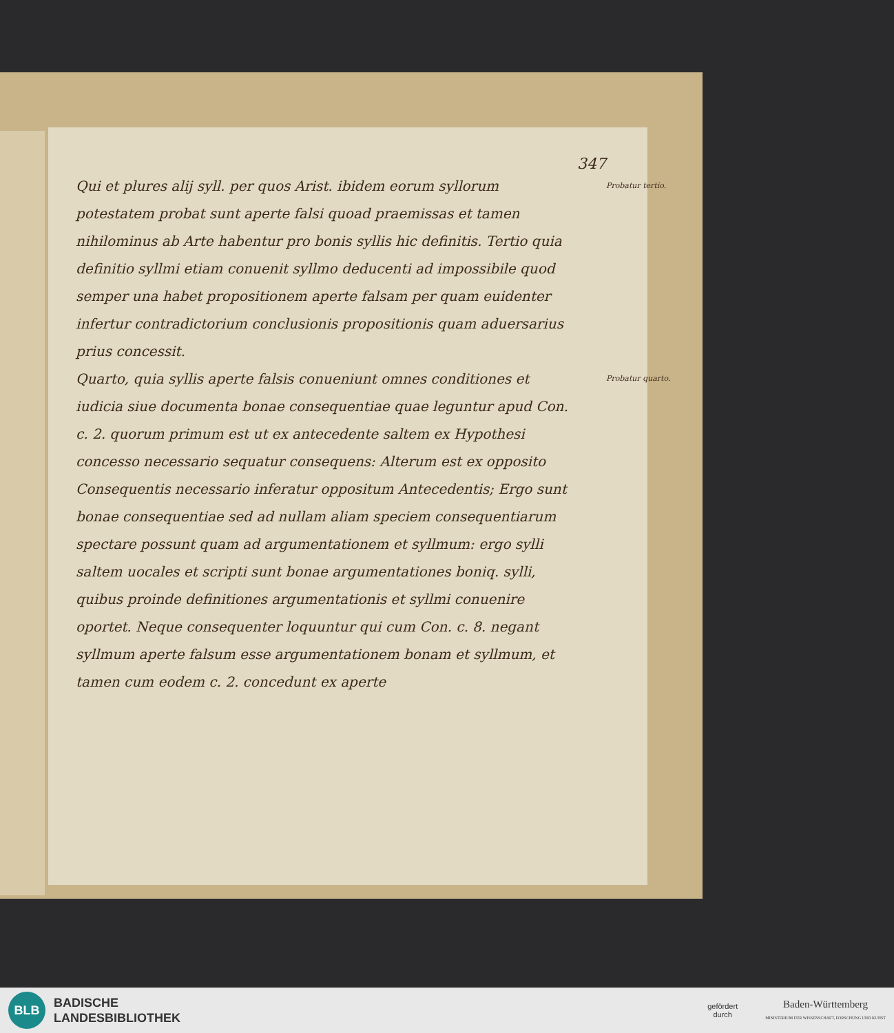347
Probatur tertio. Qui et plures alij syll. per quos Arist. ibidem eorum syllorum potestatem probat sunt aperte falsi quoad praemissas et tamen nihilominus ab Arte habentur pro bonis syllis hic definitis. Tertio quia definitio syllmi etiam conuenit syllmo deducenti ad impossibile quod semper una habet propositionem aperte falsam per quam euidenter infertur contradictorium conclusionis propositionis quam aduersarius prius concessit.
Probatur quarto. Quarto, quia syllis aperte falsis conueniunt omnes conditiones et iudicia siue documenta bonae consequentiae quae leguntur apud Con. c. 2. quorum primum est ut ex antecedente saltem ex Hypothesi concesso necessario sequatur consequens: Alterum est ex opposito Consequentis necessario inferatur oppositum Antecedentis; Ergo sunt bonae consequentiae sed ad nullam aliam speciem consequentiarum spectare possunt quam ad argumentationem et syllmum: ergo sylli saltem uocales et scripti sunt bonae argumentationes boniq. sylli, quibus proinde definitiones argumentationis et syllmi conuenire oportet. Neque consequenter loquuntur qui cum Con. c. 8. negant syllmum aperte falsum esse argumentationem bonam et syllmum, et tamen cum eodem c. 2. concedunt ex aperte
BLB
BADISCHE
LANDESBIBLIOTHEK
gefördert
durch
Baden-Württemberg
MINISTERIUM FÜR WISSENSCHAFT, FORSCHUNG UND KUNST